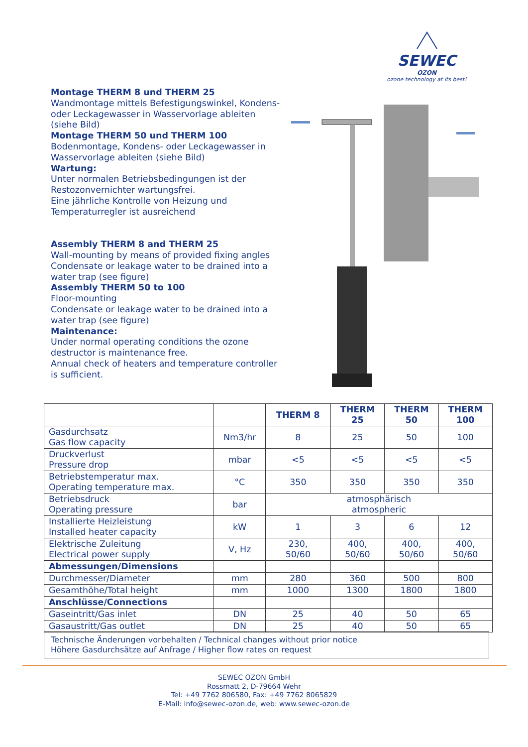SEWEC
OZON
ozone technology at its best!
Montage THERM 8 und THERM 25
Wandmontage mittels Befestigungswinkel, Kondens- oder Leckagewasser in Wasservorlage ableiten (siehe Bild)
Montage THERM 50 und THERM 100
Bodenmontage, Kondens- oder Leckagewasser in Wasservorlage ableiten (siehe Bild)
Wartung:
Unter normalen Betriebsbedingungen ist der Restozonvernichter wartungsfrei.
Eine jährliche Kontrolle von Heizung und Temperaturregler ist ausreichend
Assembly THERM 8 and THERM 25
Wall-mounting by means of provided fixing angles Condensate or leakage water to be drained into a water trap (see figure)
Assembly THERM 50 to 100
Floor-mounting
Condensate or leakage water to be drained into a water trap (see figure)
Maintenance:
Under normal operating conditions the ozone destructor is maintenance free.
Annual check of heaters and temperature controller is sufficient.
| | | THERM 8 | THERM 25 | THERM 50 | THERM 100 |
| --- | --- | --- | --- | --- | --- |
| Gasdurchsatz Gas flow capacity | Nm3/hr | 8 | 25 | 50 | 100 |
| Druckverlust Pressure drop | mbar | <5 | <5 | <5 | <5 |
| Betriebstemperatur max. Operating temperature max. | °C | 350 | 350 | 350 | 350 |
| Betriebsdruck Operating pressure | bar | atmosphärisch atmospheric | | | |
| Installierte Heizleistung Installed heater capacity | kW | 1 | 3 | 6 | 12 |
| Elektrische Zuleitung Electrical power supply | V, Hz | 230, 50/60 | 400, 50/60 | 400, 50/60 | 400, 50/60 |
| Abmessungen/Dimensions | | | | | |
| Durchmesser/Diameter | mm | 280 | 360 | 500 | 800 |
| Gesamthöhe/Total height | mm | 1000 | 1300 | 1800 | 1800 |
| Anschlüsse/Connections | | | | | |
| Gaseintritt/Gas inlet | DN | 25 | 40 | 50 | 65 |
| Gasaustritt/Gas outlet | DN | 25 | 40 | 50 | 65 |
Technische Änderungen vorbehalten / Technical changes without prior notice
Höhere Gasdurchsätze auf Anfrage / Higher flow rates on request
SEWEC OZON GmbH
Rossmatt 2, D-79664 Wehr
Tel: +49 7762 806580, Fax: +49 7762 8065829
E-Mail: info@sewec-ozon.de, web: www.sewec-ozon.de